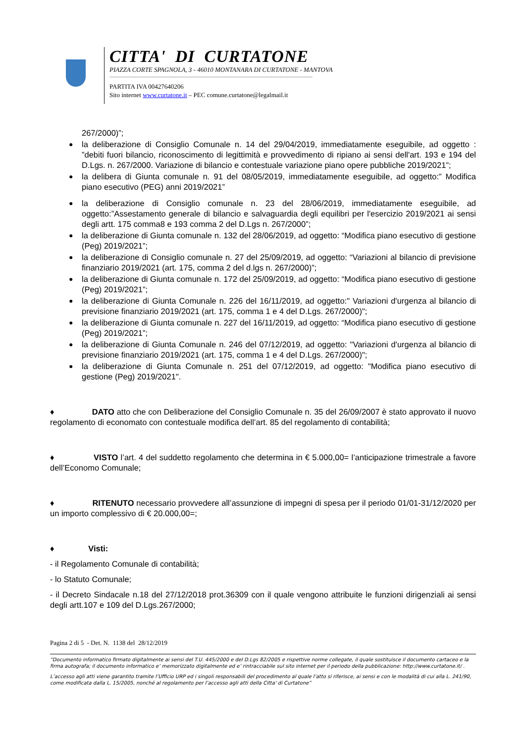CITTA' DI CURTATONE
PIAZZA CORTE SPAGNOLA, 3 - 46010 MONTANARA DI CURTATONE - MANTOVA
PARTITA IVA 00427640206
Sito internet www.curtatone.it – PEC comune.curtatone@legalmail.it
267/2000)”;
● la deliberazione di Consiglio Comunale n. 14 del 29/04/2019, immediatamente eseguibile, ad oggetto : ”debiti fuori bilancio, riconoscimento di legittimità e provvedimento di ripiano ai sensi dell'art. 193 e 194 del D.Lgs. n. 267/2000. Variazione di bilancio e contestuale variazione piano opere pubbliche 2019/2021”;
● la delibera di Giunta comunale n. 91 del 08/05/2019, immediatamente eseguibile, ad oggetto:” Modifica piano esecutivo (PEG) anni 2019/2021”
● la deliberazione di Consiglio comunale n. 23 del 28/06/2019, immediatamente eseguibile, ad oggetto:”Assestamento generale di bilancio e salvaguardia degli equilibri per l'esercizio 2019/2021 ai sensi degli artt. 175 comma8 e 193 comma 2 del D.Lgs n. 267/2000”;
● la deliberazione di Giunta comunale n. 132 del 28/06/2019, ad oggetto: “Modifica piano esecutivo di gestione (Peg) 2019/2021”;
● la deliberazione di Consiglio comunale n. 27 del 25/09/2019, ad oggetto: “Variazioni al bilancio di previsione finanziario 2019/2021 (art. 175, comma 2 del d.lgs n. 267/2000)”;
● la deliberazione di Giunta comunale n. 172 del 25/09/2019, ad oggetto: “Modifica piano esecutivo di gestione (Peg) 2019/2021”;
● la deliberazione di Giunta Comunale n. 226 del 16/11/2019, ad oggetto:" Variazioni d'urgenza al bilancio di previsione finanziario 2019/2021 (art. 175, comma 1 e 4 del D.Lgs. 267/2000)";
● la deliberazione di Giunta comunale n. 227 del 16/11/2019, ad oggetto: “Modifica piano esecutivo di gestione (Peg) 2019/2021”;
● la deliberazione di Giunta Comunale n. 246 del 07/12/2019, ad oggetto: "Variazioni d'urgenza al bilancio di previsione finanziario 2019/2021 (art. 175, comma 1 e 4 del D.Lgs. 267/2000)";
● la deliberazione di Giunta Comunale n. 251 del 07/12/2019, ad oggetto: "Modifica piano esecutivo di gestione (Peg) 2019/2021".
♦ DATO atto che con Deliberazione del Consiglio Comunale n. 35 del 26/09/2007 è stato approvato il nuovo regolamento di economato con contestuale modifica dell’art. 85 del regolamento di contabilità;
♦ VISTO l’art. 4 del suddetto regolamento che determina in € 5.000,00= l’anticipazione trimestrale a favore dell’Economo Comunale;
♦ RITENUTO necessario provvedere all’assunzione di impegni di spesa per il periodo 01/01-31/12/2020 per un importo complessivo di € 20.000,00=;
♦ Visti:
- il Regolamento Comunale di contabilità;
- lo Statuto Comunale;
- il Decreto Sindacale n.18 del 27/12/2018 prot.36309 con il quale vengono attribuite le funzioni dirigenziali ai sensi degli artt.107 e 109 del D.Lgs.267/2000;
Pagina 2 di 5 - Det. N. 1138 del 28/12/2019
“Documento informatico firmato digitalmente ai sensi del T.U. 445/2000 e del D.Lgs 82/2005 e rispettive norme collegate, il quale sostituisce il documento cartaceo e la firma autografa; il documento informatico e’ memorizzato digitalmente ed e’ rintracciabile sul sito internet per il periodo della pubblicazione: http://www.curtatone.it/ .
L’accesso agli atti viene garantito tramite l’Ufficio URP ed i singoli responsabili del procedimento al quale l’atto si riferisce, ai sensi e con le modalità di cui alla L. 241/90, come modificata dalla L. 15/2005, nonché al regolamento per l’accesso agli atti della Citta' di Curtatone”